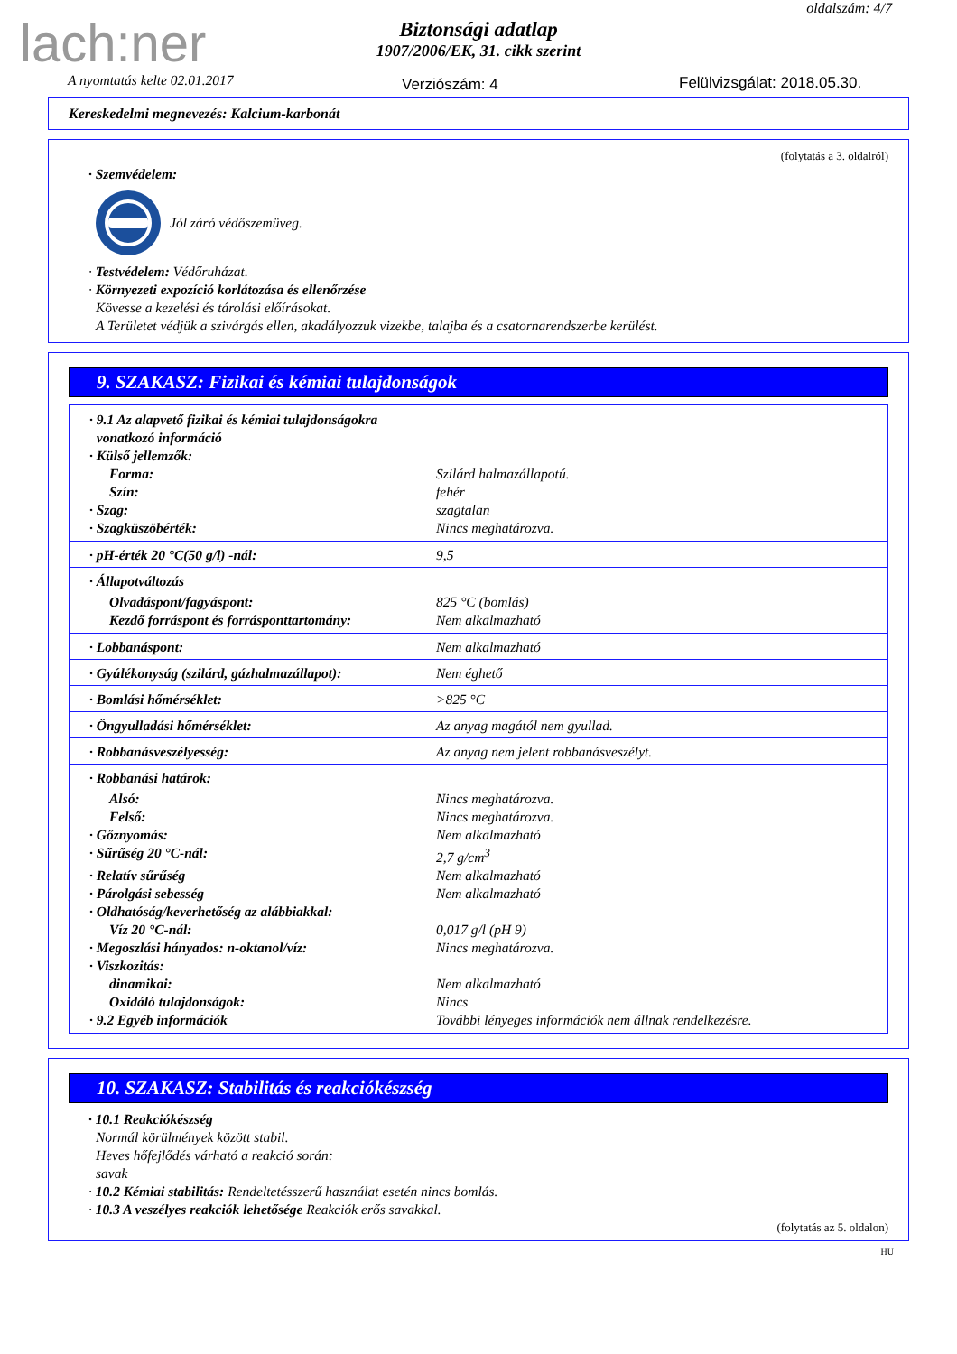lach:ner
oldalszám: 4/7
Biztonsági adatlap
1907/2006/EK, 31. cikk szerint
A nyomtatás kelte 02.01.2017 Verziószám: 4 Felülvizsgálat: 2018.05.30.
Kereskedelmi megnevezés: Kalcium-karbonát
(folytatás a 3. oldalról)
· Szemvédelem:
Jól záró védőszemüveg.
· Testvédelem: Védőruházat.
· Környezeti expozíció korlátozása és ellenőrzése
Kövesse a kezelési és tárolási előírásokat.
A Területet védjük a szivárgás ellen, akadályozzuk vizekbe, talajba és a csatornarendszerbe kerülést.
9. SZAKASZ: Fizikai és kémiai tulajdonságok
| · 9.1 Az alapvető fizikai és kémiai tulajdonságokra vonatkozó információ | |
| · Külső jellemzők: | |
| Forma: | Szilárd halmazállapotú. |
| Szín: | fehér |
| · Szag: | szagtalan |
| · Szagküszöbérték: | Nincs meghatározva. |
| · pH-érték 20 °C(50 g/l) -nál: | 9,5 |
| · Állapotváltozás | |
| Olvadáspont/fagyáspont: | 825 °C (bomlás) |
| Kezdő forráspont és forrásponttartomány: | Nem alkalmazható |
| · Lobbanáspont: | Nem alkalmazható |
| · Gyúlékonyság (szilárd, gázhalmazállapot): | Nem éghető |
| · Bomlási hőmérséklet: | >825 °C |
| · Öngyulladási hőmérséklet: | Az anyag magától nem gyullad. |
| · Robbanásveszélyesség: | Az anyag nem jelent robbanásveszélyt. |
| · Robbanási határok: | |
| Alsó: | Nincs meghatározva. |
| Felső: | Nincs meghatározva. |
| · Gőznyomás: | Nem alkalmazható |
| · Sűrűség 20 °C-nál: | 2,7 g/cm<sup>3</sup> |
| · Relatív sűrűség | Nem alkalmazható |
| · Párolgási sebesség | Nem alkalmazható |
| · Oldhatóság/keverhetőség az alábbiakkal: | |
| Víz 20 °C-nál: | 0,017 g/l (pH 9) |
| · Megoszlási hányados: n-oktanol/víz: | Nincs meghatározva. |
| · Viszkozitás: | |
| dinamikai: | Nem alkalmazható |
| Oxidáló tulajdonságok: | Nincs |
| · 9.2 Egyéb információk | További lényeges információk nem állnak rendelkezésre. |
10. SZAKASZ: Stabilitás és reakciókészség
· 10.1 Reakciókészség
Normál körülmények között stabil.
Heves hőfejlődés várható a reakció során:
savak
· 10.2 Kémiai stabilitás: Rendeltetésszerű használat esetén nincs bomlás.
· 10.3 A veszélyes reakciók lehetősége Reakciók erős savakkal.
(folytatás az 5. oldalon)
HU